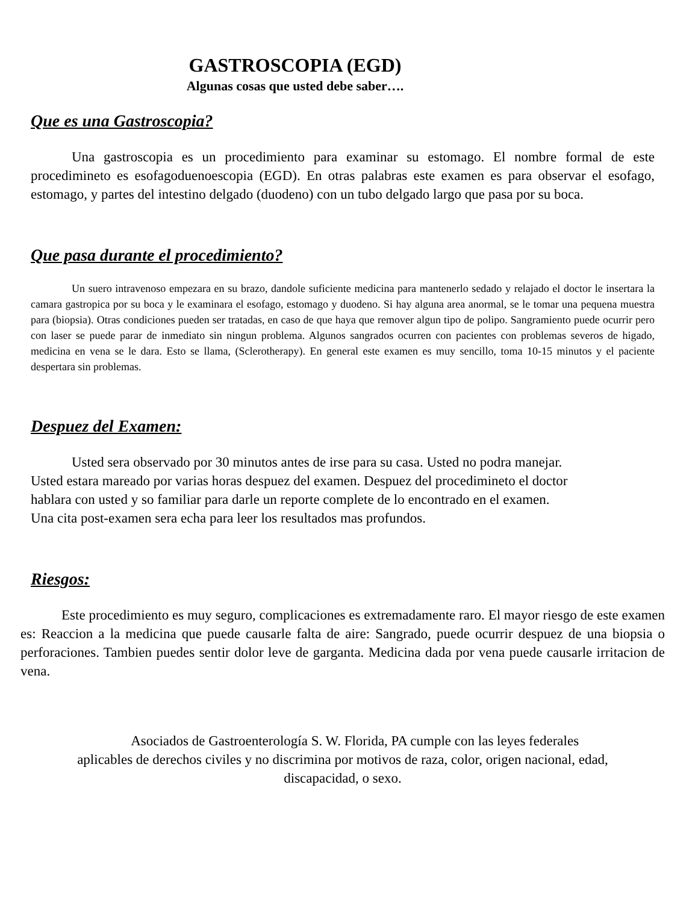GASTROSCOPIA (EGD)
Algunas cosas que usted debe saber….
Que es una Gastroscopia?
Una gastroscopia es un procedimiento para examinar su estomago. El nombre formal de este procedimineto es esofagoduenoescopia (EGD). En otras palabras este examen es para observar el esofago, estomago, y partes del intestino delgado (duodeno) con un tubo delgado largo que pasa por su boca.
Que pasa durante el procedimiento?
Un suero intravenoso empezara en su brazo, dandole suficiente medicina para mantenerlo sedado y relajado el doctor le insertara la camara gastropica por su boca y le examinara el esofago, estomago y duodeno. Si hay alguna area anormal, se le tomar una pequena muestra para (biopsia). Otras condiciones pueden ser tratadas, en caso de que haya que remover algun tipo de polipo. Sangramiento puede ocurrir pero con laser se puede parar de inmediato sin ningun problema. Algunos sangrados ocurren con pacientes con problemas severos de higado, medicina en vena se le dara. Esto se llama, (Sclerotherapy). En general este examen es muy sencillo, toma 10-15 minutos y el paciente despertara sin problemas.
Despuez del Examen:
Usted sera observado por 30 minutos antes de irse para su casa. Usted no podra manejar.
Usted estara mareado por varias horas despuez del examen. Despuez del procedimineto el doctor
hablara con usted y so familiar para darle un reporte complete de lo encontrado en el examen.
Una cita post-examen sera echa para leer los resultados mas profundos.
Riesgos:
Este procedimiento es muy seguro, complicaciones es extremadamente raro. El mayor riesgo de este examen es: Reaccion a la medicina que puede causarle falta de aire: Sangrado, puede ocurrir despuez de una biopsia o perforaciones. Tambien puedes sentir dolor leve de garganta. Medicina dada por vena puede causarle irritacion de vena.
Asociados de Gastroenterología S. W. Florida, PA cumple con las leyes federales
aplicables de derechos civiles y no discrimina por motivos de raza, color, origen nacional, edad,
discapacidad, o sexo.